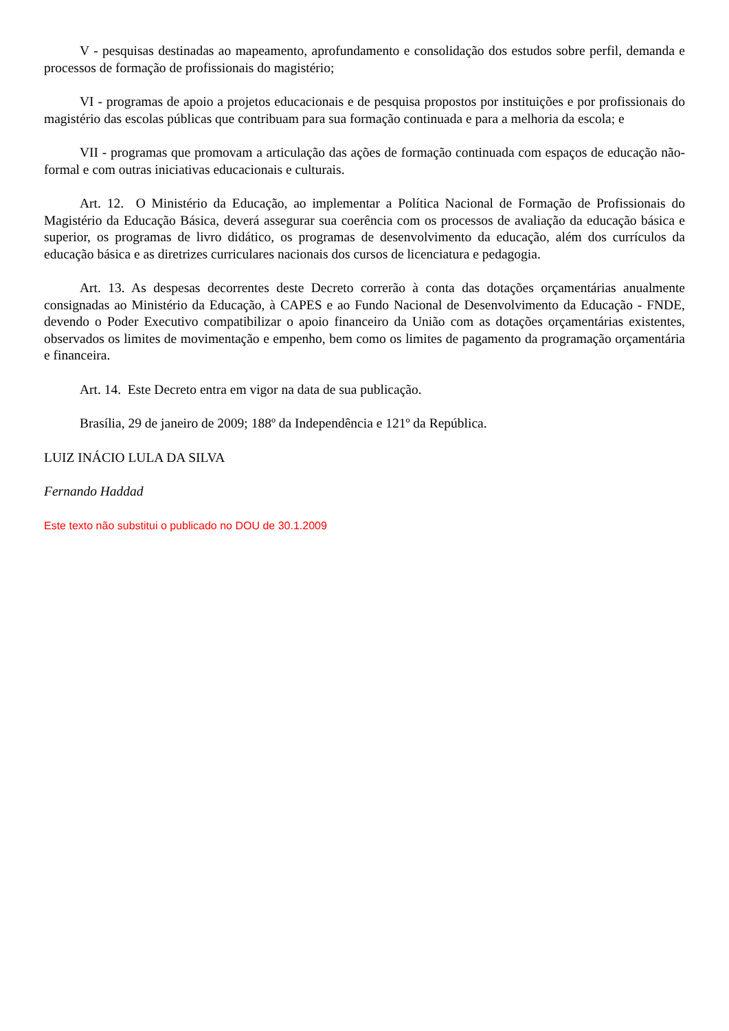V - pesquisas destinadas ao mapeamento, aprofundamento e consolidação dos estudos sobre perfil, demanda e processos de formação de profissionais do magistério;
VI - programas de apoio a projetos educacionais e de pesquisa propostos por instituições e por profissionais do magistério das escolas públicas que contribuam para sua formação continuada e para a melhoria da escola; e
VII - programas que promovam a articulação das ações de formação continuada com espaços de educação não-formal e com outras iniciativas educacionais e culturais.
Art. 12. O Ministério da Educação, ao implementar a Política Nacional de Formação de Profissionais do Magistério da Educação Básica, deverá assegurar sua coerência com os processos de avaliação da educação básica e superior, os programas de livro didático, os programas de desenvolvimento da educação, além dos currículos da educação básica e as diretrizes curriculares nacionais dos cursos de licenciatura e pedagogia.
Art. 13. As despesas decorrentes deste Decreto correrão à conta das dotações orçamentárias anualmente consignadas ao Ministério da Educação, à CAPES e ao Fundo Nacional de Desenvolvimento da Educação - FNDE, devendo o Poder Executivo compatibilizar o apoio financeiro da União com as dotações orçamentárias existentes, observados os limites de movimentação e empenho, bem como os limites de pagamento da programação orçamentária e financeira.
Art. 14. Este Decreto entra em vigor na data de sua publicação.
Brasília, 29 de janeiro de 2009; 188º da Independência e 121º da República.
LUIZ INÁCIO LULA DA SILVA
Fernando Haddad
Este texto não substitui o publicado no DOU de 30.1.2009